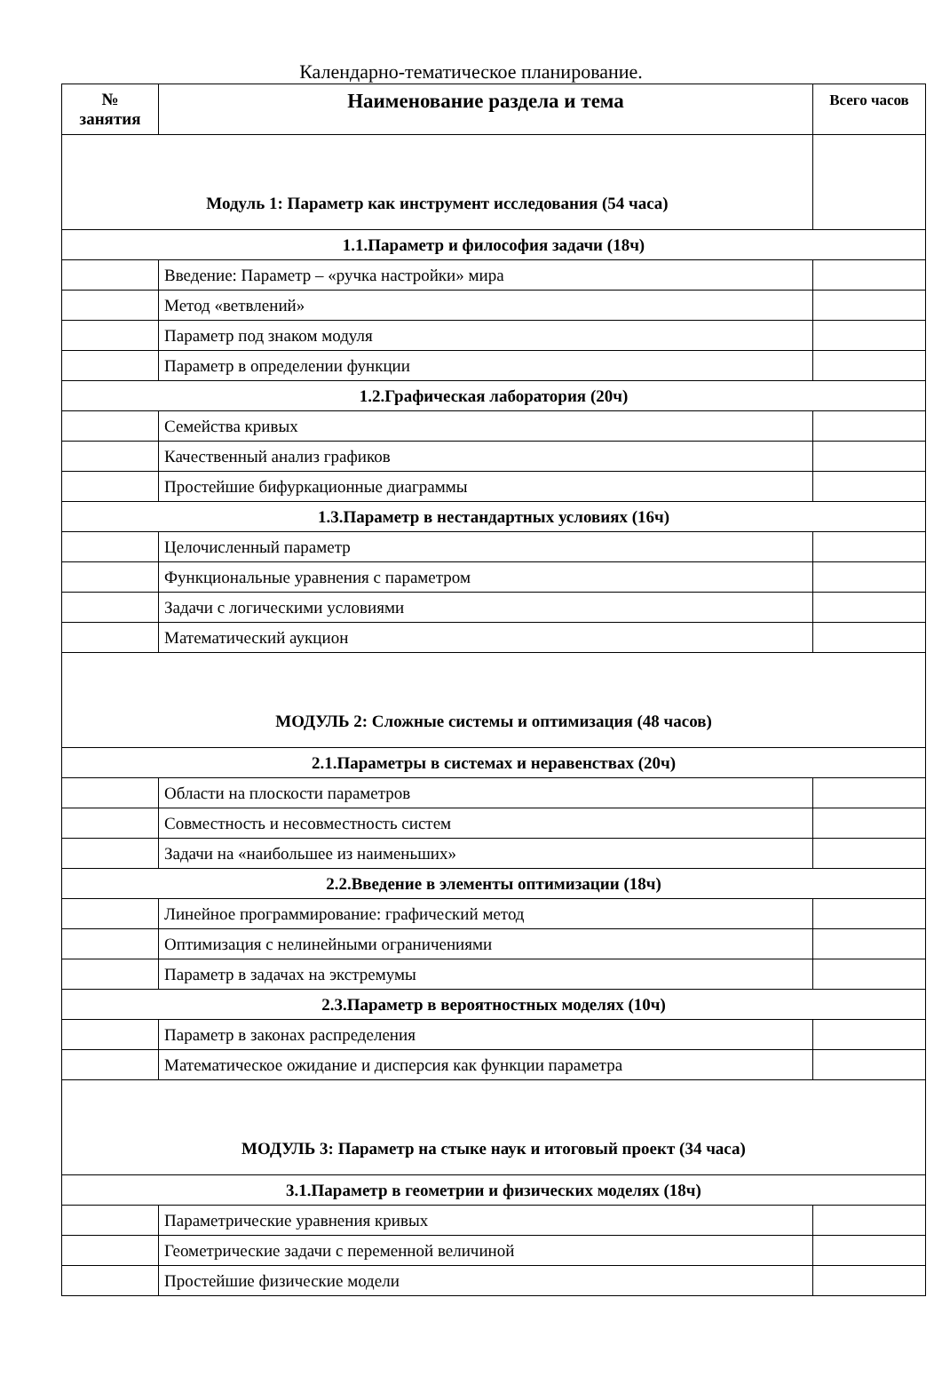Календарно-тематическое планирование.
| № занятия | Наименование раздела и тема | Всего часов |
| --- | --- | --- |
| Модуль 1: Параметр как инструмент исследования (54 часа) | | |
| 1.1.Параметр и философия задачи (18ч) | | |
| | Введение: Параметр – «ручка настройки» мира | |
| | Метод «ветвлений» | |
| | Параметр под знаком модуля | |
| | Параметр в определении функции | |
| 1.2.Графическая лаборатория (20ч) | | |
| | Семейства кривых | |
| | Качественный анализ графиков | |
| | Простейшие бифуркационные диаграммы | |
| 1.3.Параметр в нестандартных условиях (16ч) | | |
| | Целочисленный параметр | |
| | Функциональные уравнения с параметром | |
| | Задачи с логическими условиями | |
| | Математический аукцион | |
| МОДУЛЬ 2: Сложные системы и оптимизация (48 часов) | | |
| 2.1.Параметры в системах и неравенствах (20ч) | | |
| | Области на плоскости параметров | |
| | Совместность и несовместность систем | |
| | Задачи на «наибольшее из наименьших» | |
| 2.2.Введение в элементы оптимизации (18ч) | | |
| | Линейное программирование: графический метод | |
| | Оптимизация с нелинейными ограничениями | |
| | Параметр в задачах на экстремумы | |
| 2.3.Параметр в вероятностных моделях (10ч) | | |
| | Параметр в законах распределения | |
| | Математическое ожидание и дисперсия как функции параметра | |
| МОДУЛЬ 3: Параметр на стыке наук и итоговый проект (34 часа) | | |
| 3.1.Параметр в геометрии и физических моделях (18ч) | | |
| | Параметрические уравнения кривых | |
| | Геометрические задачи с переменной величиной | |
| | Простейшие физические модели | |